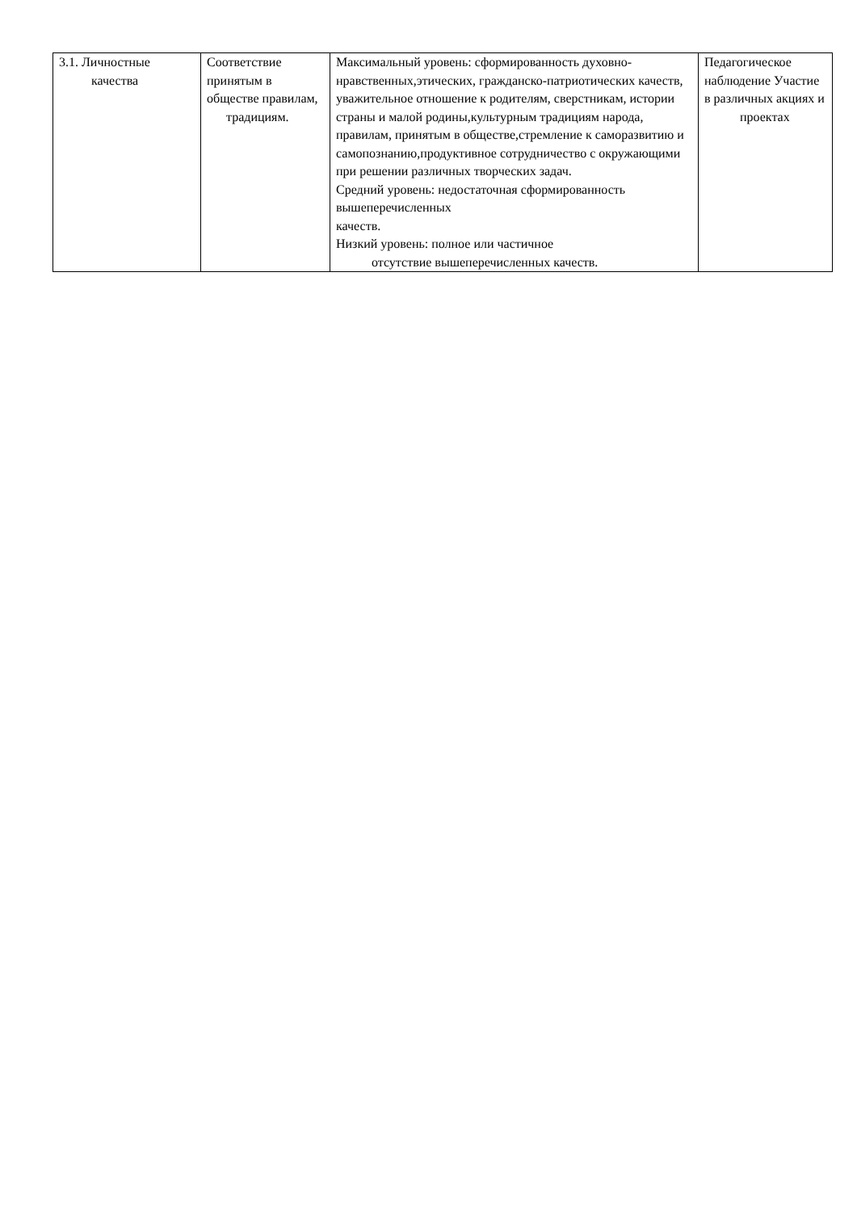| 3.1. Личностные качества | Соответствие принятым в обществе правилам, традициям. | Максимальный уровень: сформированность духовно-нравственных,этических, гражданско-патриотических качеств, уважительное отношение к родителям, сверстникам, истории страны и малой родины,культурным традициям народа, правилам, принятым в обществе,стремление к саморазвитию и самопознанию,продуктивное сотрудничество с окружающими при решении различных творческих задач. Средний уровень: недостаточная сформированность вышеперечисленных качеств. Низкий уровень: полное или частичное отсутствие вышеперечисленных качеств. | Педагогическое наблюдение Участие в различных акциях и проектах |